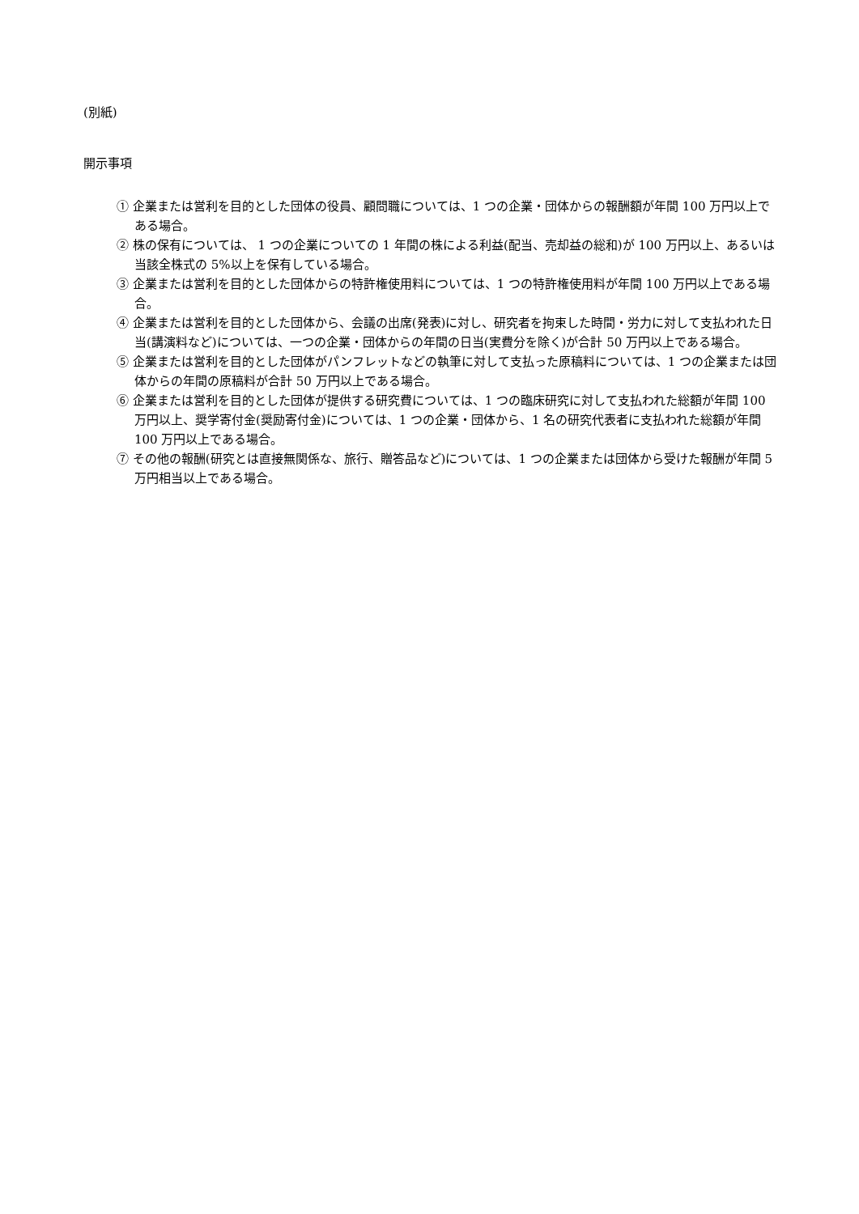(別紙)
開示事項
① 企業または営利を目的とした団体の役員、顧問職については、1 つの企業・団体からの報酬額が年間 100 万円以上である場合。
② 株の保有については、 1 つの企業についての 1 年間の株による利益(配当、売却益の総和)が 100 万円以上、あるいは当該全株式の 5%以上を保有している場合。
③ 企業または営利を目的とした団体からの特許権使用料については、1 つの特許権使用料が年間 100 万円以上である場合。
④ 企業または営利を目的とした団体から、会議の出席(発表)に対し、研究者を拘束した時間・労力に対して支払われた日当(講演料など)については、一つの企業・団体からの年間の日当(実費分を除く)が合計 50 万円以上である場合。
⑤ 企業または営利を目的とした団体がパンフレットなどの執筆に対して支払った原稿料については、1 つの企業または団体からの年間の原稿料が合計 50 万円以上である場合。
⑥ 企業または営利を目的とした団体が提供する研究費については、1 つの臨床研究に対して支払われた総額が年間 100 万円以上、奨学寄付金(奨励寄付金)については、1 つの企業・団体から、1 名の研究代表者に支払われた総額が年間 100 万円以上である場合。
⑦ その他の報酬(研究とは直接無関係な、旅行、贈答品など)については、1 つの企業または団体から受けた報酬が年間 5 万円相当以上である場合。